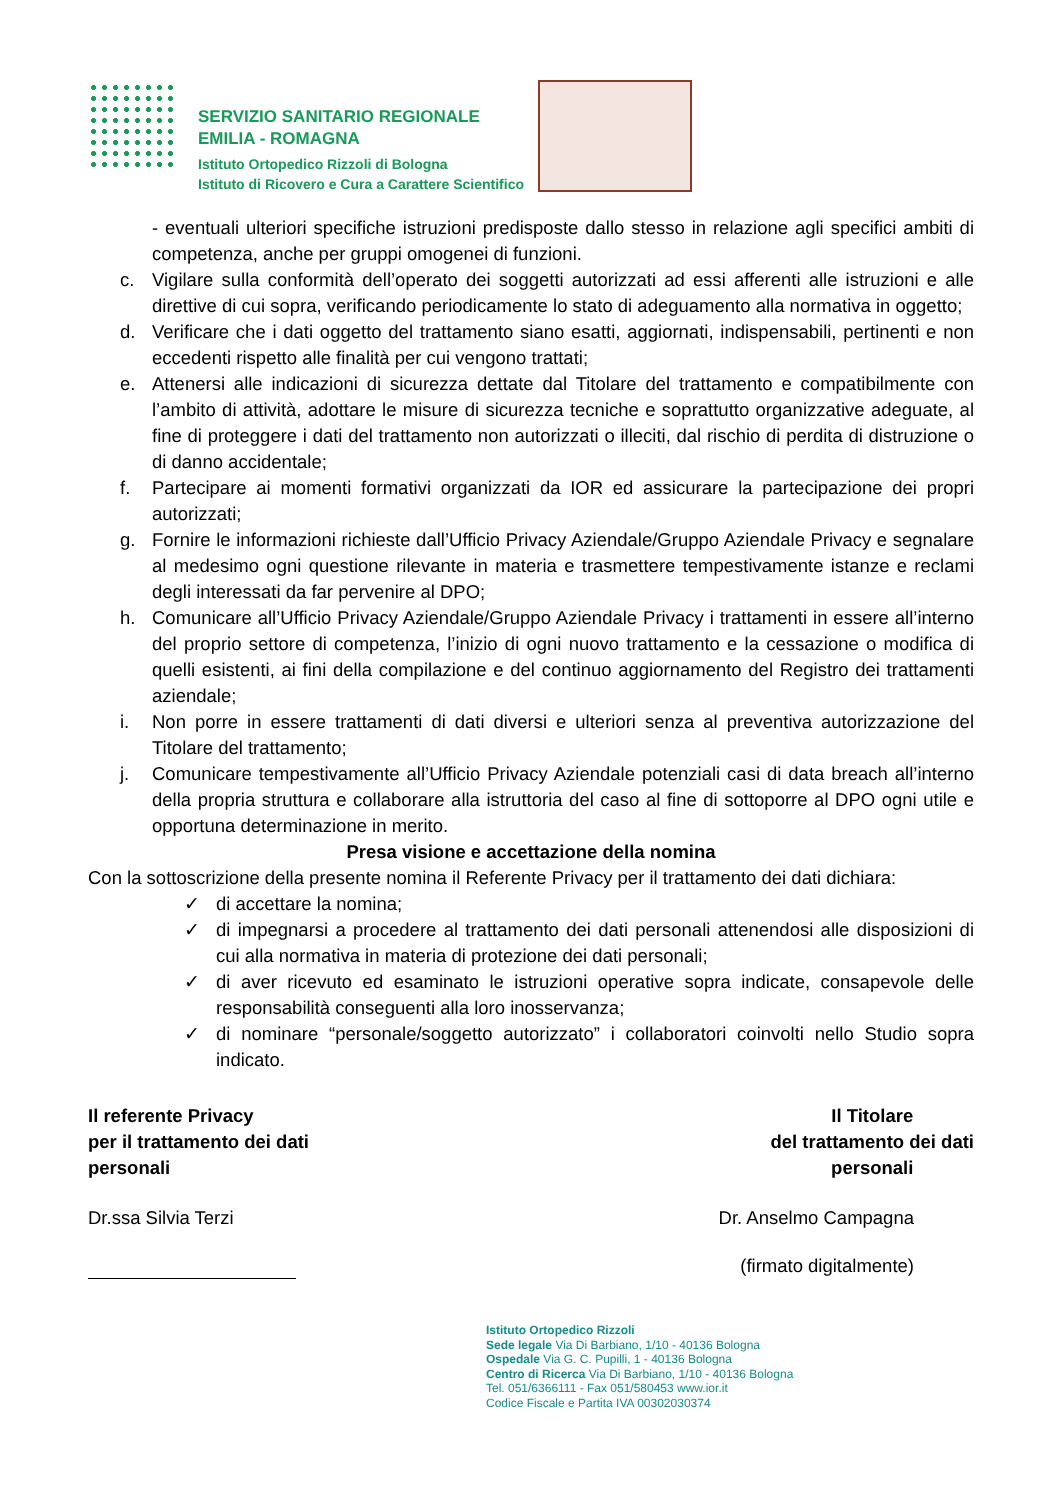SERVIZIO SANITARIO REGIONALE
EMILIA - ROMAGNA
Istituto Ortopedico Rizzoli di Bologna
Istituto di Ricovero e Cura a Carattere Scientifico
- eventuali ulteriori specifiche istruzioni predisposte dallo stesso in relazione agli specifici ambiti di competenza, anche per gruppi omogenei di funzioni.
c. Vigilare sulla conformità dell’operato dei soggetti autorizzati ad essi afferenti alle istruzioni e alle direttive di cui sopra, verificando periodicamente lo stato di adeguamento alla normativa in oggetto;
d. Verificare che i dati oggetto del trattamento siano esatti, aggiornati, indispensabili, pertinenti e non eccedenti rispetto alle finalità per cui vengono trattati;
e. Attenersi alle indicazioni di sicurezza dettate dal Titolare del trattamento e compatibilmente con l’ambito di attività, adottare le misure di sicurezza tecniche e soprattutto organizzative adeguate, al fine di proteggere i dati del trattamento non autorizzati o illeciti, dal rischio di perdita di distruzione o di danno accidentale;
f. Partecipare ai momenti formativi organizzati da IOR ed assicurare la partecipazione dei propri autorizzati;
g. Fornire le informazioni richieste dall’Ufficio Privacy Aziendale/Gruppo Aziendale Privacy e segnalare al medesimo ogni questione rilevante in materia e trasmettere tempestivamente istanze e reclami degli interessati da far pervenire al DPO;
h. Comunicare all’Ufficio Privacy Aziendale/Gruppo Aziendale Privacy i trattamenti in essere all’interno del proprio settore di competenza, l’inizio di ogni nuovo trattamento e la cessazione o modifica di quelli esistenti, ai fini della compilazione e del continuo aggiornamento del Registro dei trattamenti aziendale;
i. Non porre in essere trattamenti di dati diversi e ulteriori senza al preventiva autorizzazione del Titolare del trattamento;
j. Comunicare tempestivamente all’Ufficio Privacy Aziendale potenziali casi di data breach all’interno della propria struttura e collaborare alla istruttoria del caso al fine di sottoporre al DPO ogni utile e opportuna determinazione in merito.
Presa visione e accettazione della nomina
Con la sottoscrizione della presente nomina il Referente Privacy per il trattamento dei dati dichiara:
✓ di accettare la nomina;
✓ di impegnarsi a procedere al trattamento dei dati personali attenendosi alle disposizioni di cui alla normativa in materia di protezione dei dati personali;
✓ di aver ricevuto ed esaminato le istruzioni operative sopra indicate, consapevole delle responsabilità conseguenti alla loro inosservanza;
✓ di nominare “personale/soggetto autorizzato” i collaboratori coinvolti nello Studio sopra indicato.
Il referente Privacy
per il trattamento dei dati
personali
Il Titolare
del trattamento dei dati
personali
Dr.ssa Silvia Terzi Dr. Anselmo Campagna
(firmato digitalmente)
Istituto Ortopedico Rizzoli
Sede legale Via Di Barbiano, 1/10 - 40136 Bologna
Ospedale Via G. C. Pupilli, 1 - 40136 Bologna
Centro di Ricerca Via Di Barbiano, 1/10 - 40136 Bologna
Tel. 051/6366111 - Fax 051/580453 www.ior.it
Codice Fiscale e Partita IVA 00302030374